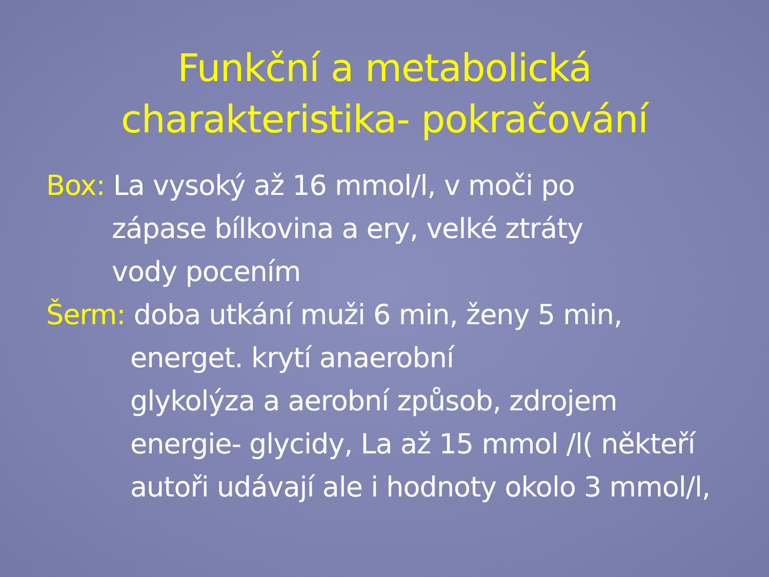Funkční a metabolická
charakteristika- pokračování
Box: La vysoký až 16 mmol/l, v moči po
zápase bílkovina a ery, velké ztráty
vody pocením
Šerm: doba utkání muži 6 min, ženy 5 min,
energet. krytí anaerobní
glykolýza a aerobní způsob, zdrojem
energie- glycidy, La až 15 mmol /l( někteří
autoři udávají ale i hodnoty okolo 3 mmol/l,